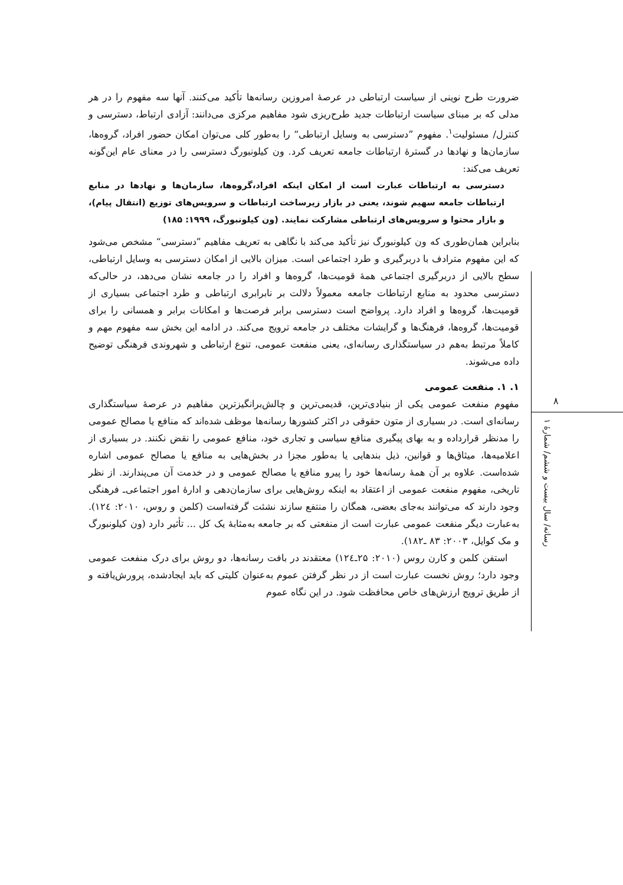۸
رسانه/ سال بیست و ششم/ شمارهٔ ۱
ضرورت طرح نوینی از سیاست ارتباطی در عرصهٔ امروزین رسانه‌ها تأکید می‌کنند. آنها سه مفهوم را در هر مدلی که بر مبنای سیاست ارتباطات جدید طرح‌ریزی شود مفاهیم مرکزی می‌دانند: آزادی ارتباط، دسترسی و کنترل/ مسئولیت<sup>۱</sup>. مفهوم ”دسترسی به وسایل ارتباطی“ را به‌طور کلی می‌توان امکان حضور افراد، گروه‌ها، سازمان‌ها و نهادها در گسترهٔ ارتباطات جامعه تعریف کرد. ون کیلونبورگ دسترسی را در معنای عام این‌گونه تعریف می‌کند:
دسترسی به ارتباطات عبارت است از امکان اینکه افراد،گروه‌ها، سازمان‌ها و نهادها در منابع ارتباطات جامعه سهیم شوند، یعنی در بازار زیرساخت ارتباطات و سرویس‌های توزیع (انتقال پیام)، و بازار محتوا و سرویس‌های ارتباطی مشارکت نمایند. (ون کیلونبورگ، ۱۹۹۹: ۱۸۵)
بنابراین همان‌طوری که ون کیلونبورگ نیز تأکید می‌کند با نگاهی به تعریف مفاهیم ”دسترسی“ مشخص می‌شود که این مفهوم مترادف با دربرگیری و طرد اجتماعی است. میزان بالایی از امکان دسترسی به وسایل ارتباطی، سطح بالایی از دربرگیری اجتماعی همهٔ قومیت‌ها، گروه‌ها و افراد را در جامعه نشان می‌دهد، در حالی‌که دسترسی محدود به منابع ارتباطات جامعه معمولاً دلالت بر نابرابری ارتباطی و طرد اجتماعی بسیاری از قومیت‌ها، گروه‌ها و افراد دارد. پرواضح است دسترسی برابر فرصت‌ها و امکانات برابر و همسانی را برای قومیت‌ها، گروه‌ها، فرهنگ‌ها و گرایشات مختلف در جامعه ترویج می‌کند. در ادامه این بخش سه مفهوم مهم و کاملاً مرتبط به‌هم در سیاستگذاری رسانه‌ای، یعنی منفعت عمومی، تنوع ارتباطی و شهروندی فرهنگی توضیح داده می‌شوند.
۱. ۱. منفعت عمومی
مفهوم منفعت عمومی یکی از بنیادی‌ترین، قدیمی‌ترین و چالش‌برانگیزترین مفاهیم در عرصهٔ سیاستگذاری رسانه‌ای است. در بسیاری از متون حقوقی در اکثر کشورها رسانه‌ها موظف شده‌اند که منافع یا مصالح عمومی را مدنظر قرارداده و به بهای پیگیری منافع سیاسی و تجاری خود، منافع عمومی را نقض نکنند. در بسیاری از اعلامیه‌ها، میثاق‌ها و قوانین، ذیل بندهایی یا به‌طور مجزا در بخش‌هایی به منافع یا مصالح عمومی اشاره شده‌است. علاوه بر آن همهٔ رسانه‌ها خود را پیرو منافع یا مصالح عمومی و در خدمت آن می‌پندارند. از نظر تاریخی، مفهوم منفعت عمومی از اعتقاد به اینکه روش‌هایی برای سازمان‌دهی و ادارهٔ امور اجتماعی‌ـ فرهنگی وجود دارند که می‌توانند به‌جای بعضی، همگان را منتفع سازند نشئت گرفته‌است (کلمن و روس، ۲۰۱۰: ۱۲٤). به‌عبارت دیگر منفعت عمومی عبارت است از منفعتی که بر جامعه به‌مثابهٔ یک کل ... تأثیر دارد (ون کیلونبورگ و مک کوایل، ۲۰۰۳: ۸۳ ـ۱۸۲).
استفن کلمن و کارن روس (۲۰۱۰: ۲۵ـ۱۲٤) معتقدند در بافت رسانه‌ها، دو روش برای درک منفعت عمومی وجود دارد؛ روش نخست عبارت است از در نظر گرفتن عموم به‌عنوان کلیتی که باید ایجادشده، پرورش‌یافته و از طریق ترویج ارزش‌های خاص محافظت شود. در این نگاه عموم